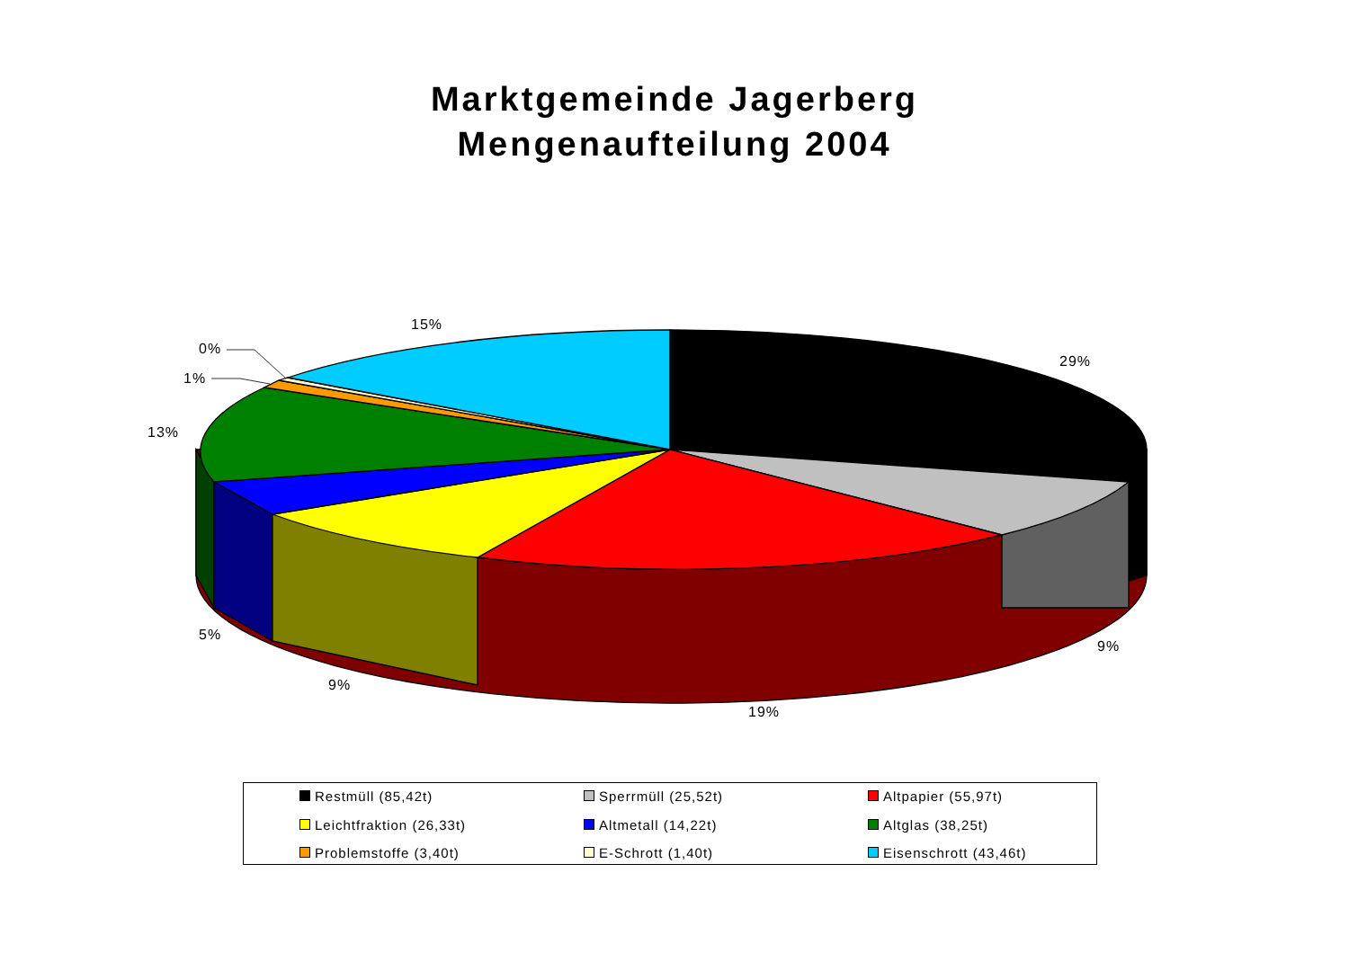Marktgemeinde Jagerberg
Mengenaufteilung 2004
15%
29%
0%
1%
13%
5%
9%
19%
9%
Restmüll (85,42t)
Sperrmüll (25,52t)
Altpapier (55,97t)
Leichtfraktion (26,33t)
Altmetall (14,22t)
Altglas (38,25t)
Problemstoffe (3,40t)
E-Schrott (1,40t)
Eisenschrott (43,46t)